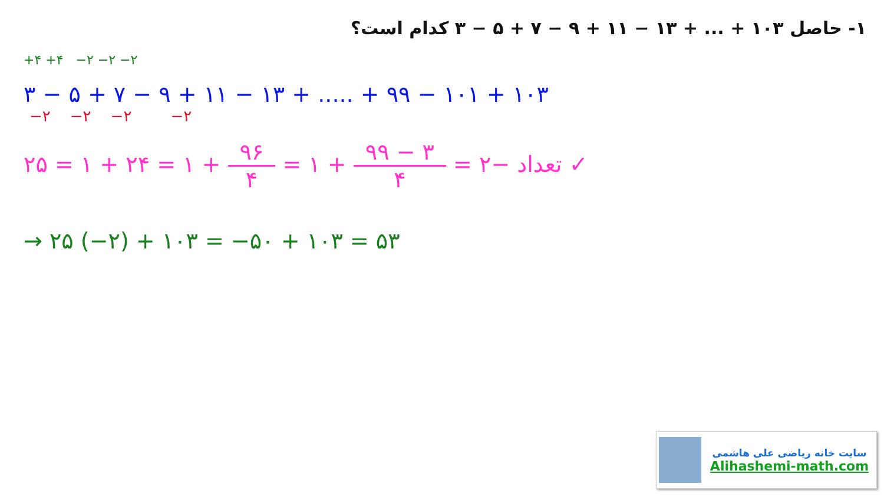۱- حاصل ۱۰۳ + ... + ۱۳ − ۱۱ + ۹ − ۷ + ۵ − ۳ کدام است؟
+۴ +۴ −۲ −۲ −۲
۳ − ۵ + ۷ − ۹ + ۱۱ − ۱۳ + ..... + ۹۹ − ۱۰۱ + ۱۰۳
−۲ −۲ −۲ −۲
تعداد −۲ = ۹۹ − ۳ ۴ + ۱ = ۹۶ ۴ + ۱ = ۲۴ + ۱ = ۲۵ ✓
→ ۲۵ (−۲) + ۱۰۳ = −۵۰ + ۱۰۳ = ۵۳
سایت خانه ریاضی علی هاشمی
Alihashemi-math.com